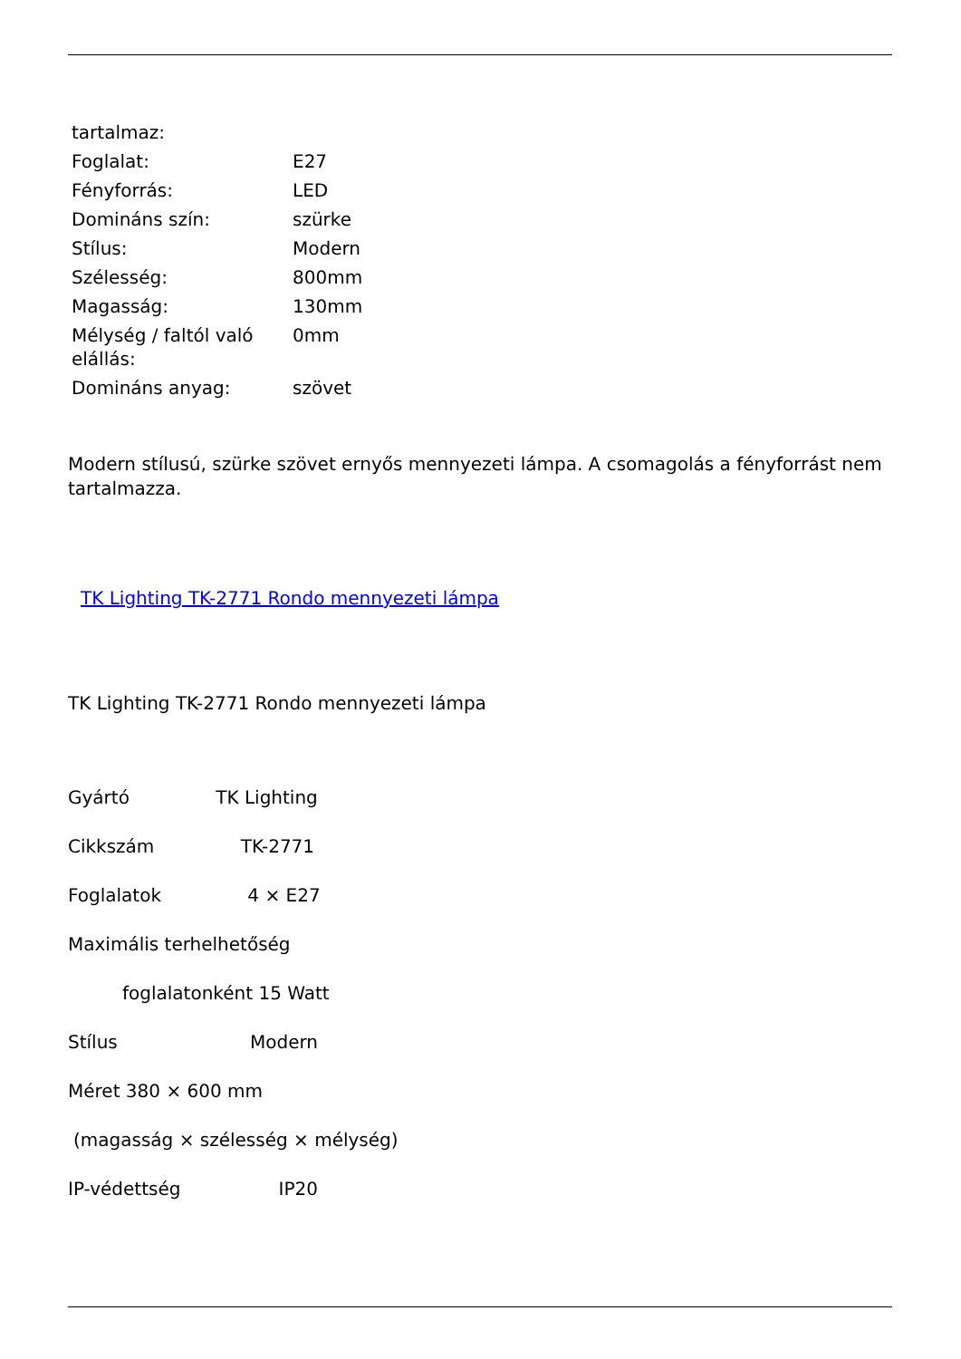| tartalmaz: | |
| Foglalat: | E27 |
| Fényforrás: | LED |
| Domináns szín: | szürke |
| Stílus: | Modern |
| Szélesség: | 800mm |
| Magasság: | 130mm |
| Mélység / faltól való elállás: | 0mm |
| Domináns anyag: | szövet |
Modern stílusú, szürke szövet ernyős mennyezeti lámpa. A csomagolás a fényforrást nem tartalmazza.
TK Lighting TK-2771 Rondo mennyezeti lámpa
TK Lighting TK-2771 Rondo mennyezeti lámpa
Gyártó TK Lighting
Cikkszám TK-2771
Foglalatok 4 × E27
Maximális terhelhetőség
foglalatonként 15 Watt
Stílus Modern
Méret 380 × 600 mm
(magasság × szélesség × mélység)
IP-védettség IP20